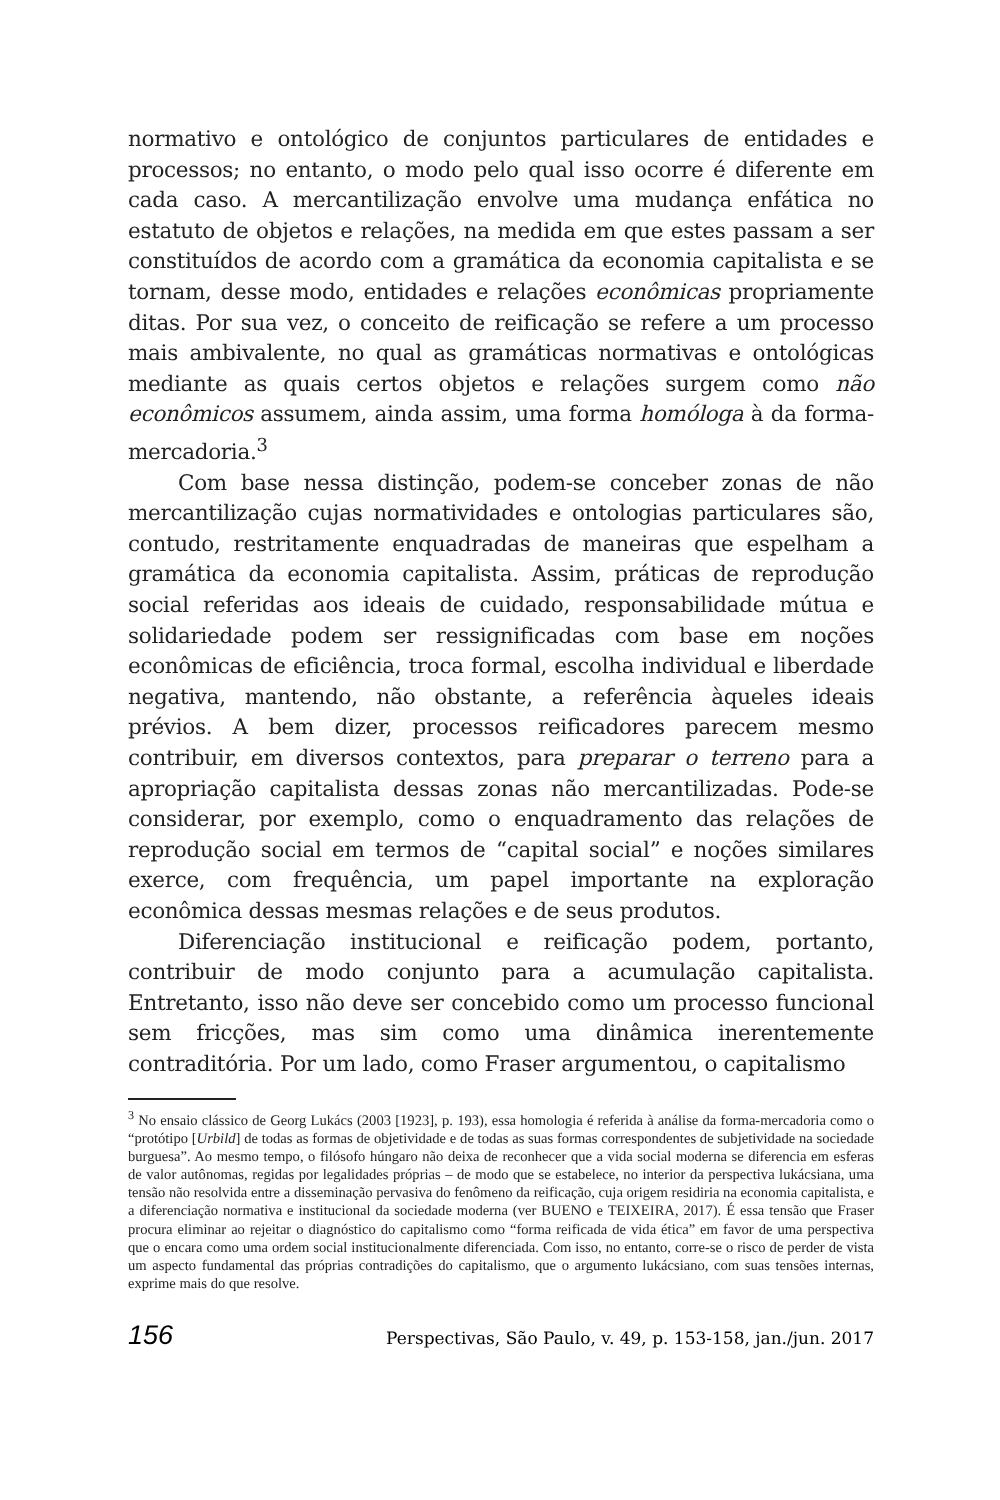normativo e ontológico de conjuntos particulares de entidades e processos; no entanto, o modo pelo qual isso ocorre é diferente em cada caso. A mercantilização envolve uma mudança enfática no estatuto de objetos e relações, na medida em que estes passam a ser constituídos de acordo com a gramática da economia capitalista e se tornam, desse modo, entidades e relações econômicas propriamente ditas. Por sua vez, o conceito de reificação se refere a um processo mais ambivalente, no qual as gramáticas normativas e ontológicas mediante as quais certos objetos e relações surgem como não econômicos assumem, ainda assim, uma forma homóloga à da forma-mercadoria.<sup>3</sup>
Com base nessa distinção, podem-se conceber zonas de não mercantilização cujas normatividades e ontologias particulares são, contudo, restritamente enquadradas de maneiras que espelham a gramática da economia capitalista. Assim, práticas de reprodução social referidas aos ideais de cuidado, responsabilidade mútua e solidariedade podem ser ressignificadas com base em noções econômicas de eficiência, troca formal, escolha individual e liberdade negativa, mantendo, não obstante, a referência àqueles ideais prévios. A bem dizer, processos reificadores parecem mesmo contribuir, em diversos contextos, para preparar o terreno para a apropriação capitalista dessas zonas não mercantilizadas. Pode-se considerar, por exemplo, como o enquadramento das relações de reprodução social em termos de “capital social” e noções similares exerce, com frequência, um papel importante na exploração econômica dessas mesmas relações e de seus produtos.
Diferenciação institucional e reificação podem, portanto, contribuir de modo conjunto para a acumulação capitalista. Entretanto, isso não deve ser concebido como um processo funcional sem fricções, mas sim como uma dinâmica inerentemente contraditória. Por um lado, como Fraser argumentou, o capitalismo
<sup>3</sup> No ensaio clássico de Georg Lukács (2003 [1923], p. 193), essa homologia é referida à análise da forma-mercadoria como o “protótipo [Urbild] de todas as formas de objetividade e de todas as suas formas correspondentes de subjetividade na sociedade burguesa”. Ao mesmo tempo, o filósofo húngaro não deixa de reconhecer que a vida social moderna se diferencia em esferas de valor autônomas, regidas por legalidades próprias – de modo que se estabelece, no interior da perspectiva lukácsiana, uma tensão não resolvida entre a disseminação pervasiva do fenômeno da reificação, cuja origem residiria na economia capitalista, e a diferenciação normativa e institucional da sociedade moderna (ver BUENO e TEIXEIRA, 2017). É essa tensão que Fraser procura eliminar ao rejeitar o diagnóstico do capitalismo como “forma reificada de vida ética” em favor de uma perspectiva que o encara como uma ordem social institucionalmente diferenciada. Com isso, no entanto, corre-se o risco de perder de vista um aspecto fundamental das próprias contradições do capitalismo, que o argumento lukácsiano, com suas tensões internas, exprime mais do que resolve.
156 Perspectivas, São Paulo, v. 49, p. 153-158, jan./jun. 2017